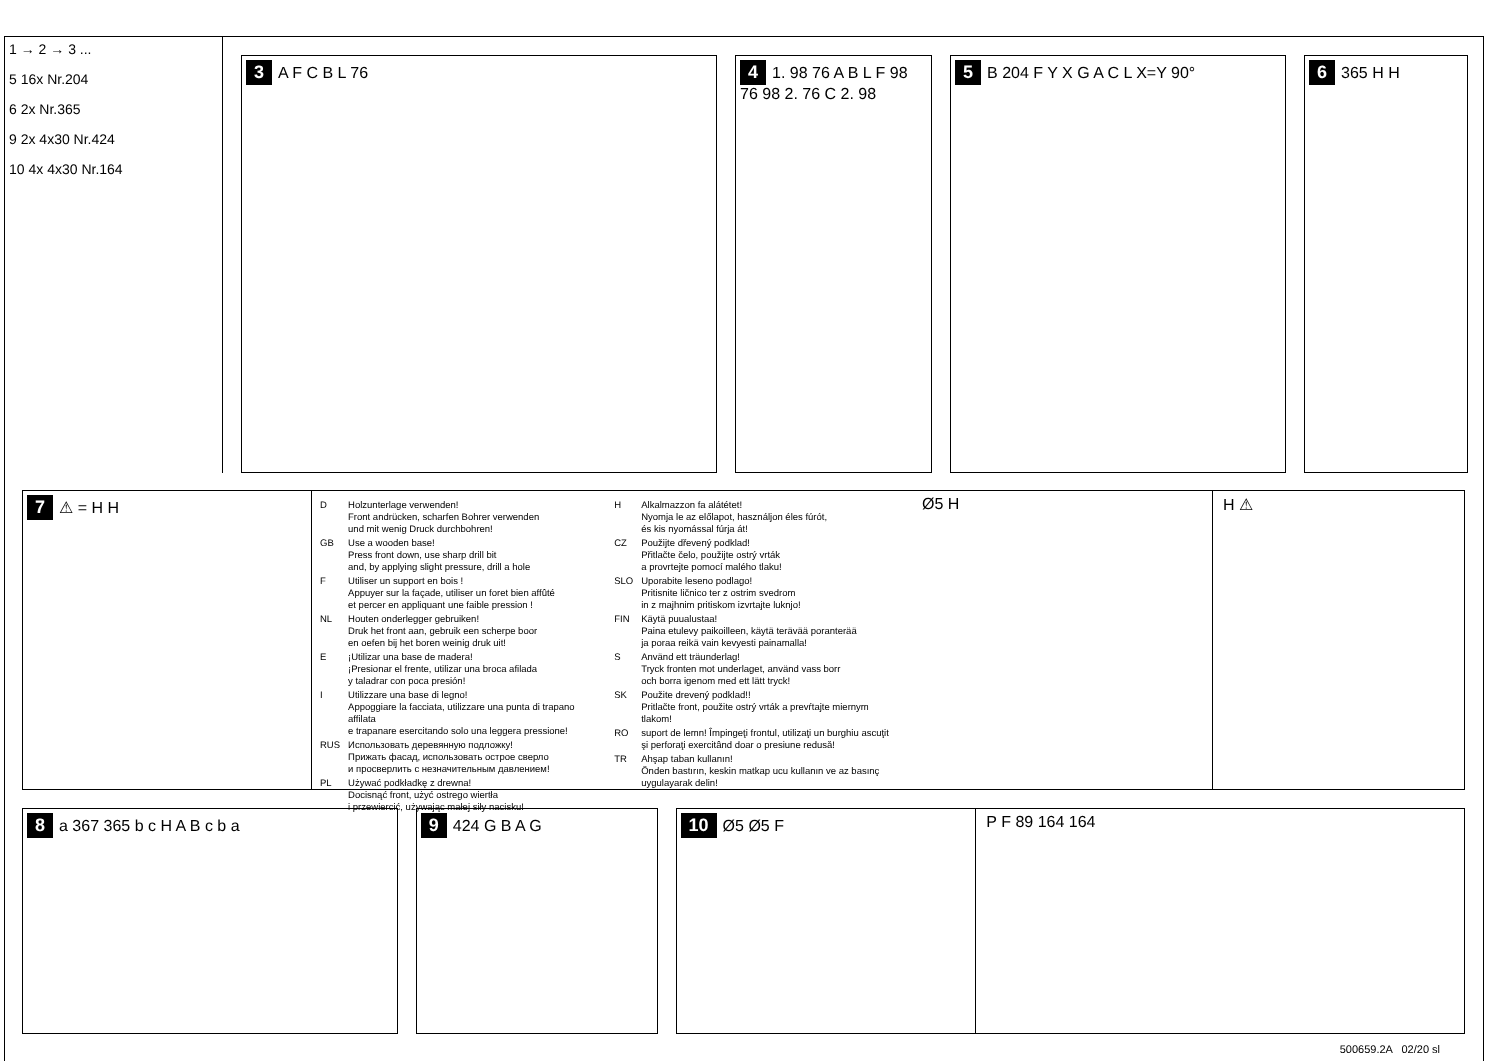1 → 2 → 3 ...
5 16x Nr.204
6 2x Nr.365
9 2x 4x30 Nr.424
10 4x 4x30 Nr.164
3 A F C B L 76
4 1. 98 76 A B L F 98 76 98 2. 76 C 2. 98
5 B 204 F Y X G A C L X=Y 90°
6 365 H H
7 ⚠ = H H
| / D / Holzunterlage verwenden! Front andrücken, scharfen Bohrer verwenden und mit wenig Druck durchbohren! / / GB / Use a wooden base! Press front down, use sharp drill bit and, by applying slight pressure, drill a hole / / F / Utiliser un support en bois ! Appuyer sur la façade, utiliser un foret bien affûté et percer en appliquant une faible pression ! / / NL / Houten onderlegger gebruiken! Druk het front aan, gebruik een scherpe boor en oefen bij het boren weinig druk uit! / / E / ¡Utilizar una base de madera! ¡Presionar el frente, utilizar una broca afilada y taladrar con poca presión! / / I / Utilizzare una base di legno! Appoggiare la facciata, utilizzare una punta di trapano affilata e trapanare esercitando solo una leggera pressione! / / RUS / Использовать деревянную подложку! Прижать фасад, использовать острое сверло и просверлить с незначительным давлением! / / PL / Używać podkładkę z drewna! Docisnąć front, użyć ostrego wiertła i przewiercić, używając małej siły nacisku! / | / H / Alkalmazzon fa alátétet! Nyomja le az előlapot, használjon éles fúrót, és kis nyomással fúrja át! / / CZ / Použijte dřevený podklad! Přitlačte čelo, použijte ostrý vrták a provrtejte pomocí malého tlaku! / / SLO / Uporabite leseno podlago! Pritisnite ličnico ter z ostrim svedrom in z majhnim pritiskom izvrtajte luknjo! / / FIN / Käytä puualustaa! Paina etulevy paikoilleen, käytä terävää poranterää ja poraa reikä vain kevyesti painamalla! / / S / Använd ett träunderlag! Tryck fronten mot underlaget, använd vass borr och borra igenom med ett lätt tryck! / / SK / Použite drevený podklad!! Pritlačte front, použite ostrý vrták a prevŕtajte miernym tlakom! / / RO / suport de lemn! Împingeţi frontul, utilizaţi un burghiu ascuţit şi perforaţi exercitând doar o presiune redusă! / / TR / Ahşap taban kullanın! Önden bastırın, keskin matkap ucu kullanın ve az basınç uygulayarak delin! / |
Ø5 H H ⚠
8 a 367 365 b c H A B c b a
9 424 G B A G
10 Ø5 Ø5 F P F 89 164 164
500659.2A 02/20 sl